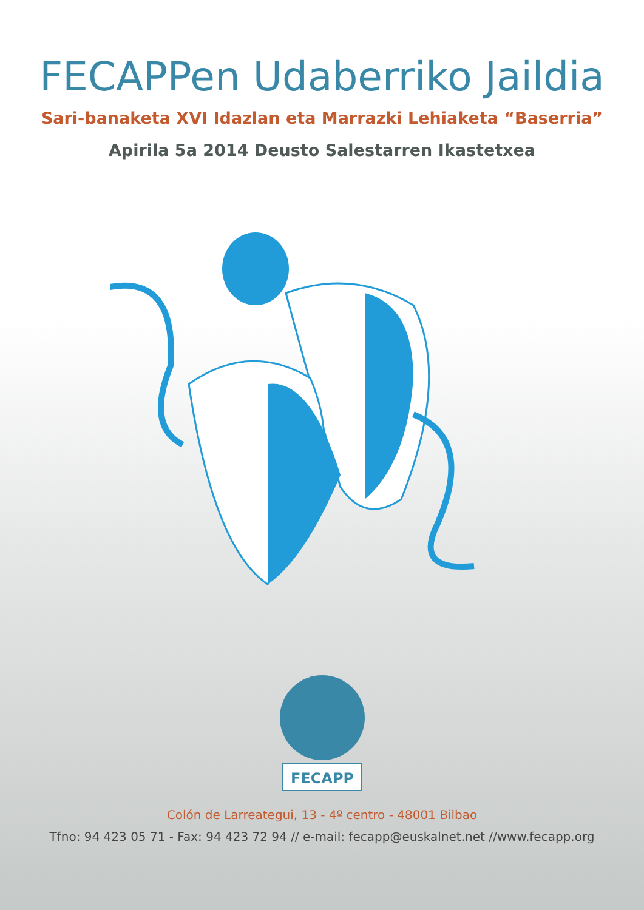FECAPPen Udaberriko Jaildia
Sari-banaketa XVI Idazlan eta Marrazki Lehiaketa “Baserria”
Apirila 5a 2014 Deusto Salestarren Ikastetxea
FECAPP
Colón de Larreategui, 13 - 4º centro - 48001 Bilbao
Tfno: 94 423 05 71 - Fax: 94 423 72 94 // e-mail: fecapp@euskalnet.net //www.fecapp.org